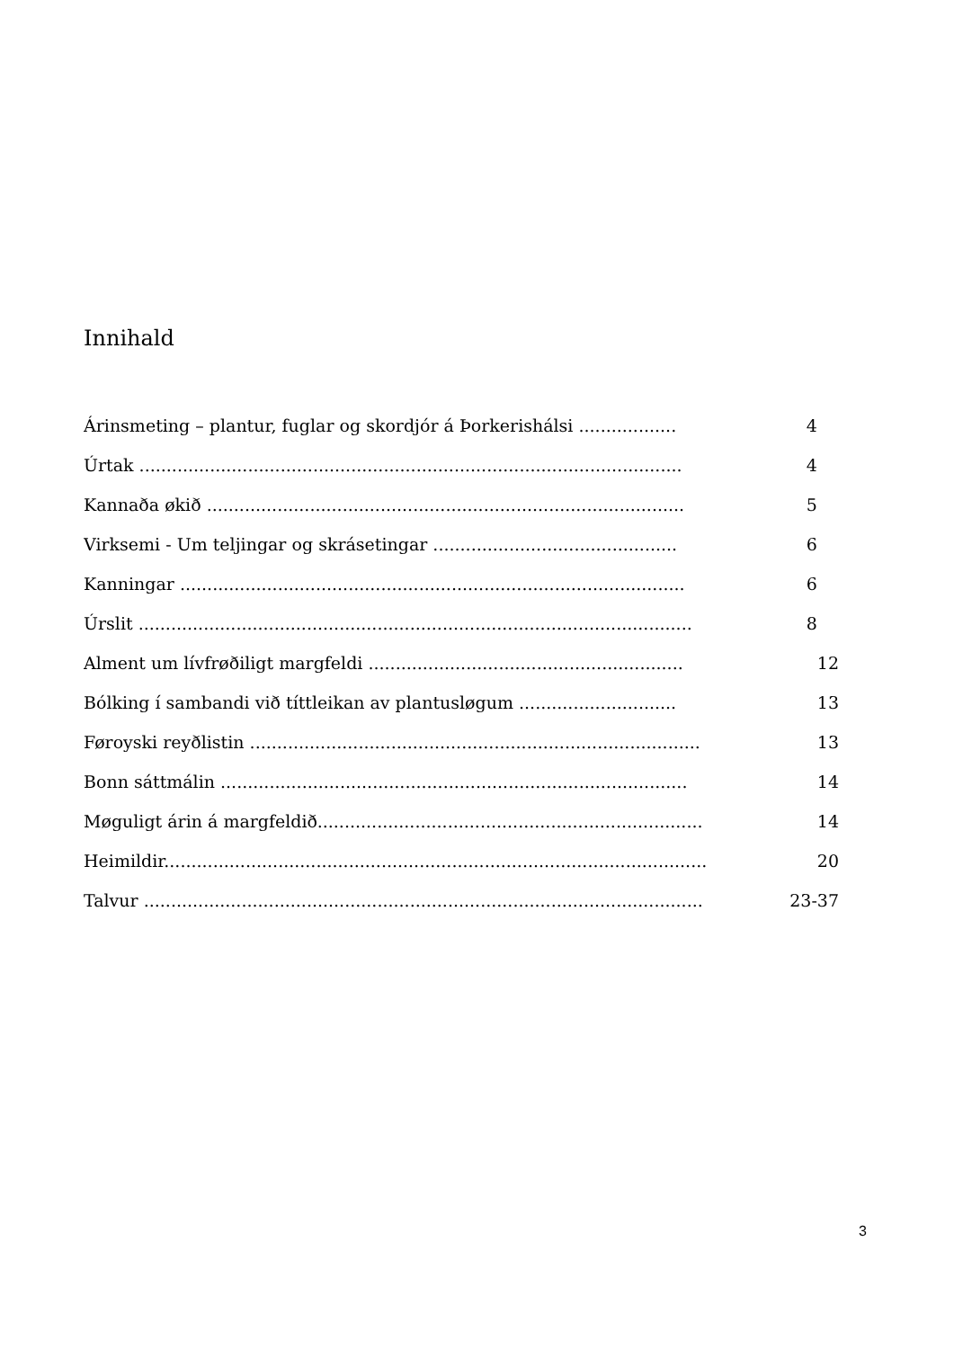Innihald
Árinsmeting – plantur, fuglar og skordjór á Þorkerishálsi .................. 4
Úrtak .................................................................................................... 4
Kannaða økið ........................................................................................ 5
Virksemi - Um teljingar og skrásetingar ............................................. 6
Kanningar ............................................................................................. 6
Úrslit ...................................................................................................... 8
Alment um lívfrøðiligt margfeldi .......................................................... 12
Bólking í sambandi við títtleikan av plantusløgum ............................. 13
Føroyski reyðlistin ................................................................................... 13
Bonn sáttmálin ...................................................................................... 14
Møguligt árin á margfeldið....................................................................... 14
Heimildir.................................................................................................... 20
Talvur ....................................................................................................... 23-37
3